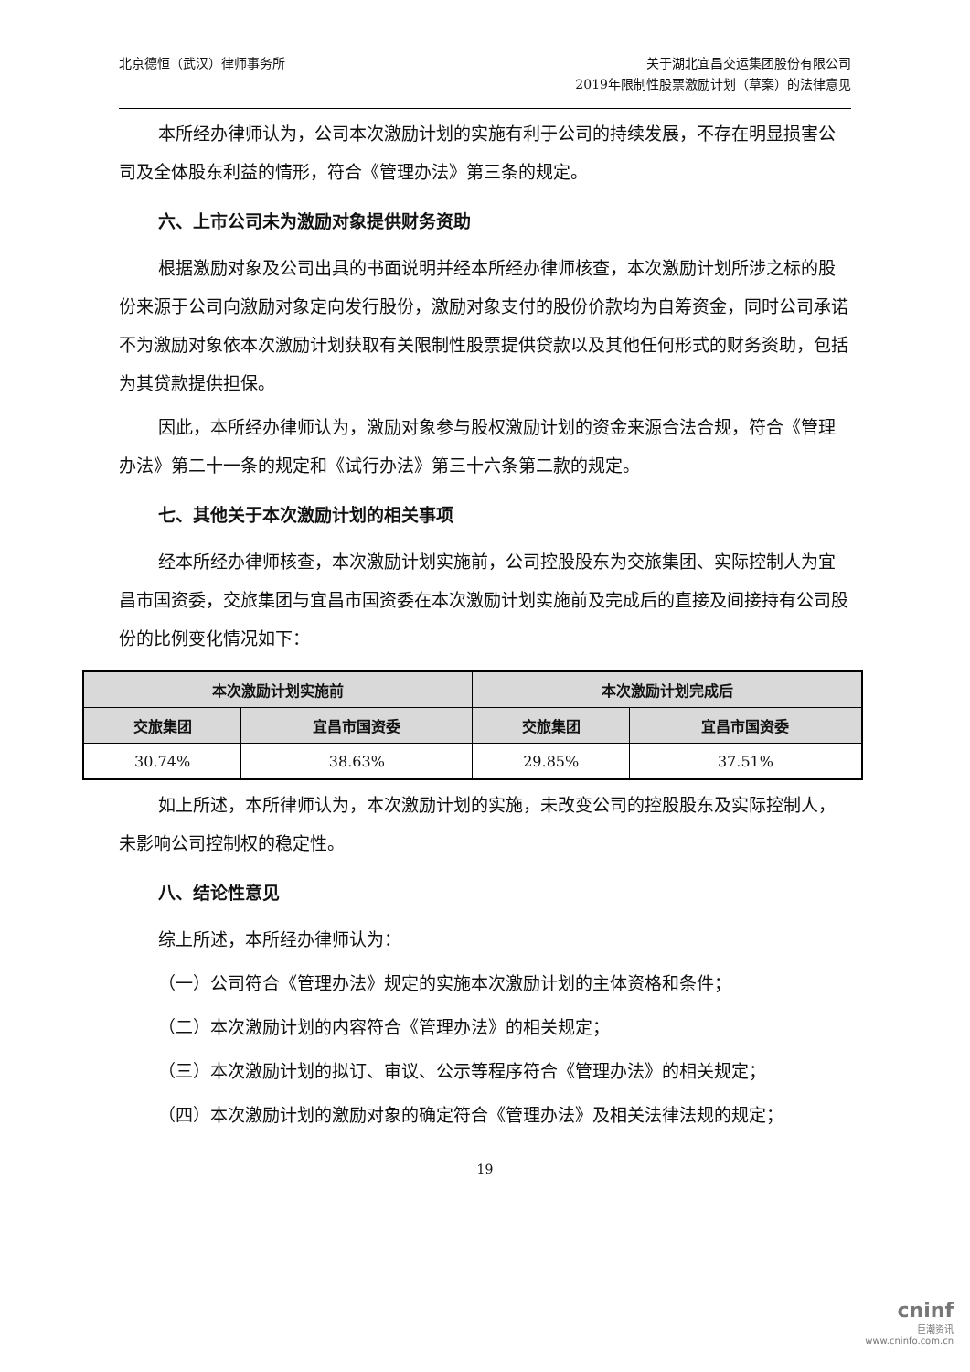北京德恒（武汉）律师事务所 关于湖北宜昌交运集团股份有限公司
2019年限制性股票激励计划（草案）的法律意见
本所经办律师认为，公司本次激励计划的实施有利于公司的持续发展，不存在明显损害公司及全体股东利益的情形，符合《管理办法》第三条的规定。
六、上市公司未为激励对象提供财务资助
根据激励对象及公司出具的书面说明并经本所经办律师核查，本次激励计划所涉之标的股份来源于公司向激励对象定向发行股份，激励对象支付的股份价款均为自筹资金，同时公司承诺不为激励对象依本次激励计划获取有关限制性股票提供贷款以及其他任何形式的财务资助，包括为其贷款提供担保。
因此，本所经办律师认为，激励对象参与股权激励计划的资金来源合法合规，符合《管理办法》第二十一条的规定和《试行办法》第三十六条第二款的规定。
七、其他关于本次激励计划的相关事项
经本所经办律师核查，本次激励计划实施前，公司控股股东为交旅集团、实际控制人为宜昌市国资委，交旅集团与宜昌市国资委在本次激励计划实施前及完成后的直接及间接持有公司股份的比例变化情况如下：
| 本次激励计划实施前 | | 本次激励计划完成后 | |
| --- | --- | --- | --- |
| 交旅集团 | 宜昌市国资委 | 交旅集团 | 宜昌市国资委 |
| 30.74% | 38.63% | 29.85% | 37.51% |
如上所述，本所律师认为，本次激励计划的实施，未改变公司的控股股东及实际控制人，未影响公司控制权的稳定性。
八、结论性意见
综上所述，本所经办律师认为：
（一）公司符合《管理办法》规定的实施本次激励计划的主体资格和条件；
（二）本次激励计划的内容符合《管理办法》的相关规定；
（三）本次激励计划的拟订、审议、公示等程序符合《管理办法》的相关规定；
（四）本次激励计划的激励对象的确定符合《管理办法》及相关法律法规的规定；
19
cninf
巨潮资讯
www.cninfo.com.cn